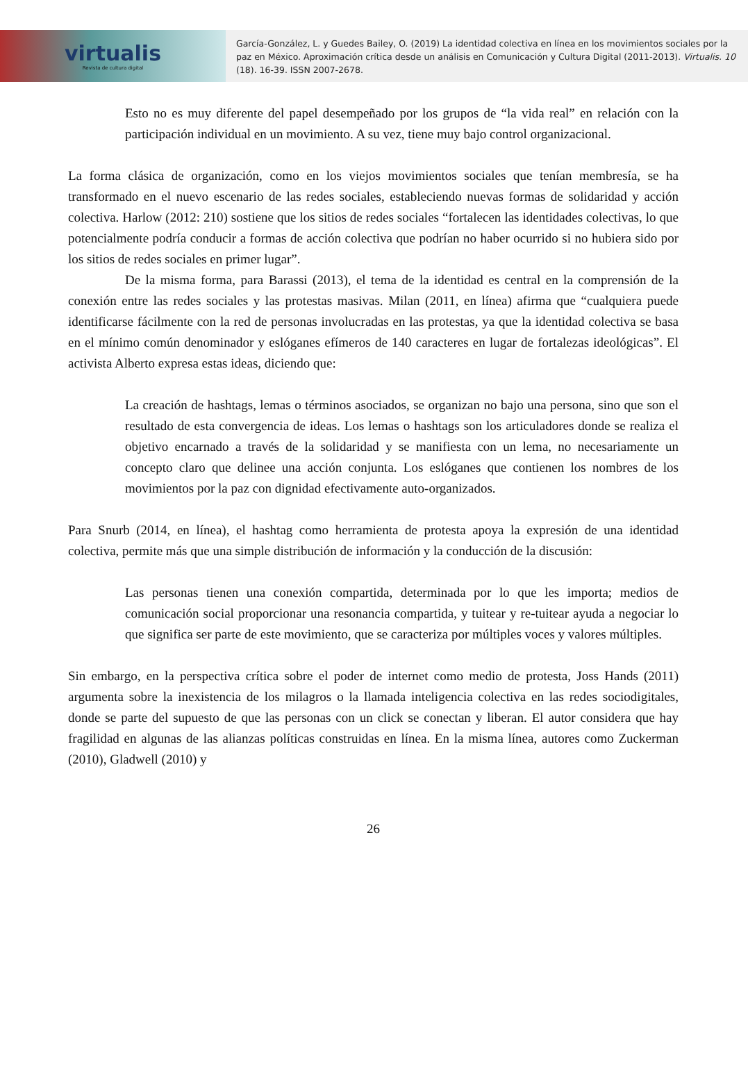virtualis
Revista de cultura digital
García-González, L. y Guedes Bailey, O. (2019) La identidad colectiva en línea en los movimientos sociales por la paz en México. Aproximación crítica desde un análisis en Comunicación y Cultura Digital (2011-2013). Virtualis. 10 (18). 16-39. ISSN 2007-2678.
Esto no es muy diferente del papel desempeñado por los grupos de “la vida real” en relación con la participación individual en un movimiento. A su vez, tiene muy bajo control organizacional.
La forma clásica de organización, como en los viejos movimientos sociales que tenían membresía, se ha transformado en el nuevo escenario de las redes sociales, estableciendo nuevas formas de solidaridad y acción colectiva. Harlow (2012: 210) sostiene que los sitios de redes sociales “fortalecen las identidades colectivas, lo que potencialmente podría conducir a formas de acción colectiva que podrían no haber ocurrido si no hubiera sido por los sitios de redes sociales en primer lugar”.
De la misma forma, para Barassi (2013), el tema de la identidad es central en la comprensión de la conexión entre las redes sociales y las protestas masivas. Milan (2011, en línea) afirma que “cualquiera puede identificarse fácilmente con la red de personas involucradas en las protestas, ya que la identidad colectiva se basa en el mínimo común denominador y eslóganes efímeros de 140 caracteres en lugar de fortalezas ideológicas”. El activista Alberto expresa estas ideas, diciendo que:
La creación de hashtags, lemas o términos asociados, se organizan no bajo una persona, sino que son el resultado de esta convergencia de ideas. Los lemas o hashtags son los articuladores donde se realiza el objetivo encarnado a través de la solidaridad y se manifiesta con un lema, no necesariamente un concepto claro que delinee una acción conjunta. Los eslóganes que contienen los nombres de los movimientos por la paz con dignidad efectivamente auto-organizados.
Para Snurb (2014, en línea), el hashtag como herramienta de protesta apoya la expresión de una identidad colectiva, permite más que una simple distribución de información y la conducción de la discusión:
Las personas tienen una conexión compartida, determinada por lo que les importa; medios de comunicación social proporcionar una resonancia compartida, y tuitear y re-tuitear ayuda a negociar lo que significa ser parte de este movimiento, que se caracteriza por múltiples voces y valores múltiples.
Sin embargo, en la perspectiva crítica sobre el poder de internet como medio de protesta, Joss Hands (2011) argumenta sobre la inexistencia de los milagros o la llamada inteligencia colectiva en las redes sociodigitales, donde se parte del supuesto de que las personas con un click se conectan y liberan. El autor considera que hay fragilidad en algunas de las alianzas políticas construidas en línea. En la misma línea, autores como Zuckerman (2010), Gladwell (2010) y
26